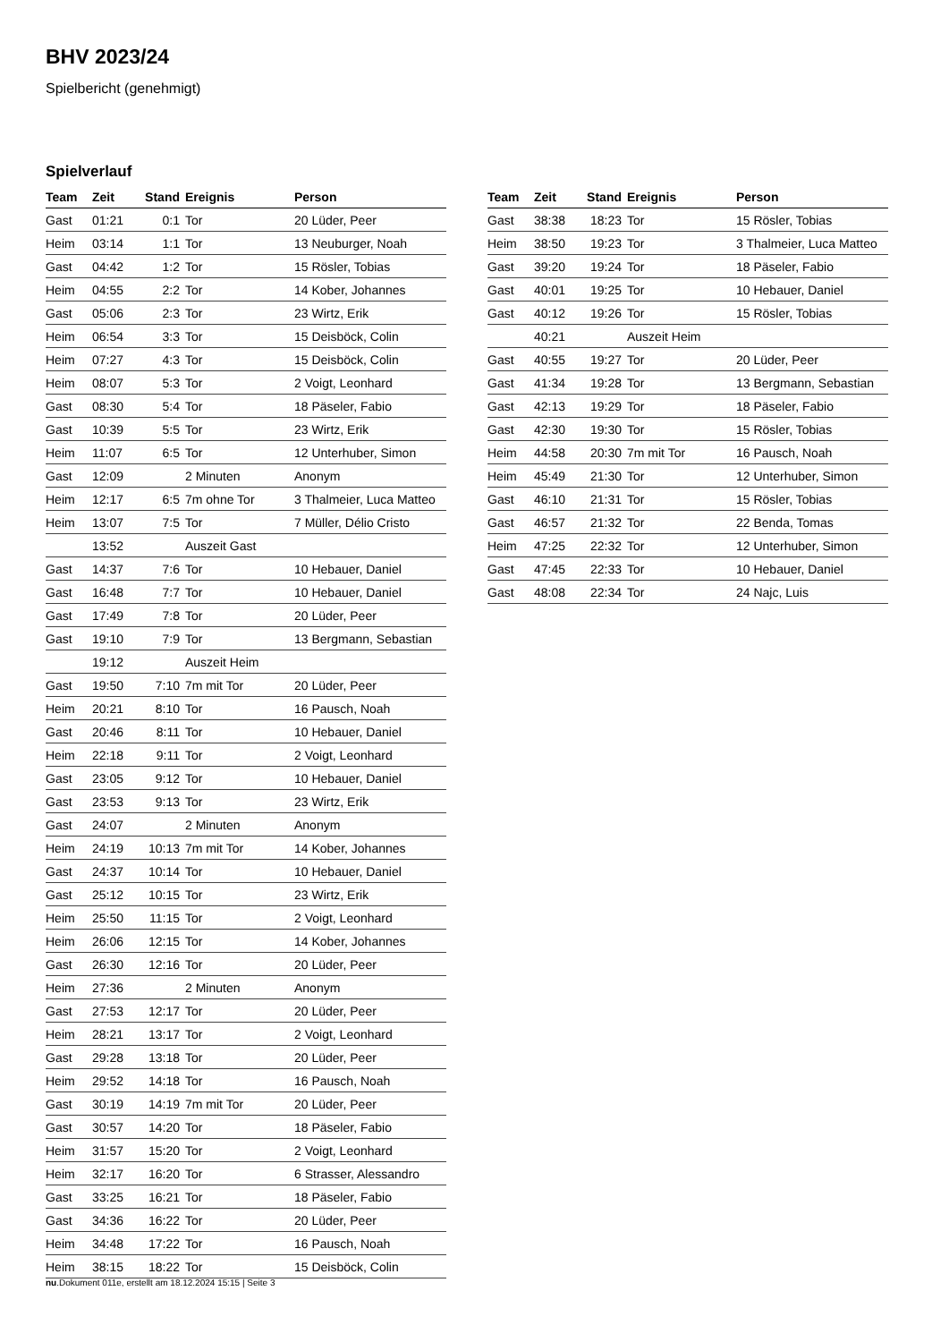BHV 2023/24
Spielbericht (genehmigt)
Spielverlauf
| Team | Zeit | Stand | Ereignis | Person |
| --- | --- | --- | --- | --- |
| Gast | 01:21 | 0:1 | Tor | 20 Lüder, Peer |
| Heim | 03:14 | 1:1 | Tor | 13 Neuburger, Noah |
| Gast | 04:42 | 1:2 | Tor | 15 Rösler, Tobias |
| Heim | 04:55 | 2:2 | Tor | 14 Kober, Johannes |
| Gast | 05:06 | 2:3 | Tor | 23 Wirtz, Erik |
| Heim | 06:54 | 3:3 | Tor | 15 Deisböck, Colin |
| Heim | 07:27 | 4:3 | Tor | 15 Deisböck, Colin |
| Heim | 08:07 | 5:3 | Tor | 2 Voigt, Leonhard |
| Gast | 08:30 | 5:4 | Tor | 18 Päseler, Fabio |
| Gast | 10:39 | 5:5 | Tor | 23 Wirtz, Erik |
| Heim | 11:07 | 6:5 | Tor | 12 Unterhuber, Simon |
| Gast | 12:09 | | 2 Minuten | Anonym |
| Heim | 12:17 | 6:5 | 7m ohne Tor | 3 Thalmeier, Luca Matteo |
| Heim | 13:07 | 7:5 | Tor | 7 Müller, Délio Cristo |
| | 13:52 | | Auszeit Gast | |
| Gast | 14:37 | 7:6 | Tor | 10 Hebauer, Daniel |
| Gast | 16:48 | 7:7 | Tor | 10 Hebauer, Daniel |
| Gast | 17:49 | 7:8 | Tor | 20 Lüder, Peer |
| Gast | 19:10 | 7:9 | Tor | 13 Bergmann, Sebastian |
| | 19:12 | | Auszeit Heim | |
| Gast | 19:50 | 7:10 | 7m mit Tor | 20 Lüder, Peer |
| Heim | 20:21 | 8:10 | Tor | 16 Pausch, Noah |
| Gast | 20:46 | 8:11 | Tor | 10 Hebauer, Daniel |
| Heim | 22:18 | 9:11 | Tor | 2 Voigt, Leonhard |
| Gast | 23:05 | 9:12 | Tor | 10 Hebauer, Daniel |
| Gast | 23:53 | 9:13 | Tor | 23 Wirtz, Erik |
| Gast | 24:07 | | 2 Minuten | Anonym |
| Heim | 24:19 | 10:13 | 7m mit Tor | 14 Kober, Johannes |
| Gast | 24:37 | 10:14 | Tor | 10 Hebauer, Daniel |
| Gast | 25:12 | 10:15 | Tor | 23 Wirtz, Erik |
| Heim | 25:50 | 11:15 | Tor | 2 Voigt, Leonhard |
| Heim | 26:06 | 12:15 | Tor | 14 Kober, Johannes |
| Gast | 26:30 | 12:16 | Tor | 20 Lüder, Peer |
| Heim | 27:36 | | 2 Minuten | Anonym |
| Gast | 27:53 | 12:17 | Tor | 20 Lüder, Peer |
| Heim | 28:21 | 13:17 | Tor | 2 Voigt, Leonhard |
| Gast | 29:28 | 13:18 | Tor | 20 Lüder, Peer |
| Heim | 29:52 | 14:18 | Tor | 16 Pausch, Noah |
| Gast | 30:19 | 14:19 | 7m mit Tor | 20 Lüder, Peer |
| Gast | 30:57 | 14:20 | Tor | 18 Päseler, Fabio |
| Heim | 31:57 | 15:20 | Tor | 2 Voigt, Leonhard |
| Heim | 32:17 | 16:20 | Tor | 6 Strasser, Alessandro |
| Gast | 33:25 | 16:21 | Tor | 18 Päseler, Fabio |
| Gast | 34:36 | 16:22 | Tor | 20 Lüder, Peer |
| Heim | 34:48 | 17:22 | Tor | 16 Pausch, Noah |
| Heim | 38:15 | 18:22 | Tor | 15 Deisböck, Colin |
| Team | Zeit | Stand | Ereignis | Person |
| --- | --- | --- | --- | --- |
| Gast | 38:38 | 18:23 | Tor | 15 Rösler, Tobias |
| Heim | 38:50 | 19:23 | Tor | 3 Thalmeier, Luca Matteo |
| Gast | 39:20 | 19:24 | Tor | 18 Päseler, Fabio |
| Gast | 40:01 | 19:25 | Tor | 10 Hebauer, Daniel |
| Gast | 40:12 | 19:26 | Tor | 15 Rösler, Tobias |
| | 40:21 | | Auszeit Heim | |
| Gast | 40:55 | 19:27 | Tor | 20 Lüder, Peer |
| Gast | 41:34 | 19:28 | Tor | 13 Bergmann, Sebastian |
| Gast | 42:13 | 19:29 | Tor | 18 Päseler, Fabio |
| Gast | 42:30 | 19:30 | Tor | 15 Rösler, Tobias |
| Heim | 44:58 | 20:30 | 7m mit Tor | 16 Pausch, Noah |
| Heim | 45:49 | 21:30 | Tor | 12 Unterhuber, Simon |
| Gast | 46:10 | 21:31 | Tor | 15 Rösler, Tobias |
| Gast | 46:57 | 21:32 | Tor | 22 Benda, Tomas |
| Heim | 47:25 | 22:32 | Tor | 12 Unterhuber, Simon |
| Gast | 47:45 | 22:33 | Tor | 10 Hebauer, Daniel |
| Gast | 48:08 | 22:34 | Tor | 24 Najc, Luis |
nu.Dokument 011e, erstellt am 18.12.2024 15:15 | Seite 3